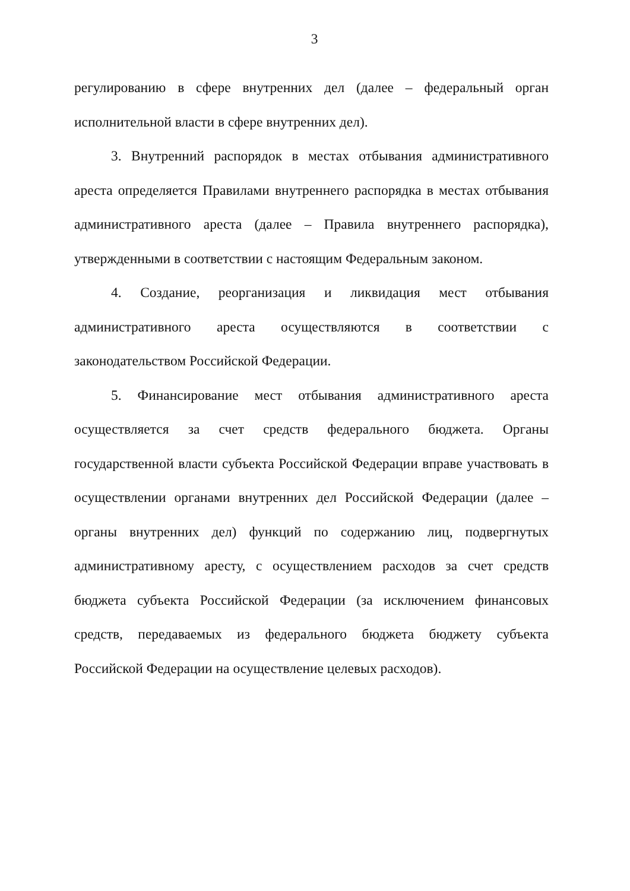3
регулированию в сфере внутренних дел (далее – федеральный орган исполнительной власти в сфере внутренних дел).
3. Внутренний распорядок в местах отбывания административного ареста определяется Правилами внутреннего распорядка в местах отбывания административного ареста (далее – Правила внутреннего распорядка), утвержденными в соответствии с настоящим Федеральным законом.
4. Создание, реорганизация и ликвидация мест отбывания административного ареста осуществляются в соответствии с законодательством Российской Федерации.
5. Финансирование мест отбывания административного ареста осуществляется за счет средств федерального бюджета. Органы государственной власти субъекта Российской Федерации вправе участвовать в осуществлении органами внутренних дел Российской Федерации (далее – органы внутренних дел) функций по содержанию лиц, подвергнутых административному аресту, с осуществлением расходов за счет средств бюджета субъекта Российской Федерации (за исключением финансовых средств, передаваемых из федерального бюджета бюджету субъекта Российской Федерации на осуществление целевых расходов).